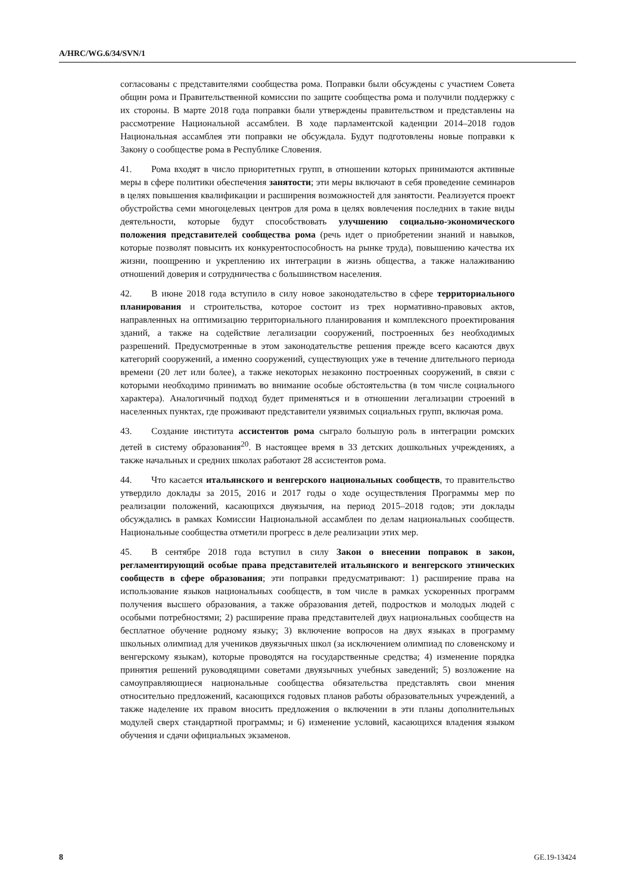A/HRC/WG.6/34/SVN/1
согласованы с представителями сообщества рома. Поправки были обсуждены с участием Совета общин рома и Правительственной комиссии по защите сообщества рома и получили поддержку с их стороны. В марте 2018 года поправки были утверждены правительством и представлены на рассмотрение Национальной ассамблеи. В ходе парламентской каденции 2014–2018 годов Национальная ассамблея эти поправки не обсуждала. Будут подготовлены новые поправки к Закону о сообществе рома в Республике Словения.
41. Рома входят в число приоритетных групп, в отношении которых принимаются активные меры в сфере политики обеспечения занятости; эти меры включают в себя проведение семинаров в целях повышения квалификации и расширения возможностей для занятости. Реализуется проект обустройства семи многоцелевых центров для рома в целях вовлечения последних в такие виды деятельности, которые будут способствовать улучшению социально-экономического положения представителей сообщества рома (речь идет о приобретении знаний и навыков, которые позволят повысить их конкурентоспособность на рынке труда), повышению качества их жизни, поощрению и укреплению их интеграции в жизнь общества, а также налаживанию отношений доверия и сотрудничества с большинством населения.
42. В июне 2018 года вступило в силу новое законодательство в сфере территориального планирования и строительства, которое состоит из трех нормативно-правовых актов, направленных на оптимизацию территориального планирования и комплексного проектирования зданий, а также на содействие легализации сооружений, построенных без необходимых разрешений. Предусмотренные в этом законодательстве решения прежде всего касаются двух категорий сооружений, а именно сооружений, существующих уже в течение длительного периода времени (20 лет или более), а также некоторых незаконно построенных сооружений, в связи с которыми необходимо принимать во внимание особые обстоятельства (в том числе социального характера). Аналогичный подход будет применяться и в отношении легализации строений в населенных пунктах, где проживают представители уязвимых социальных групп, включая рома.
43. Создание института ассистентов рома сыграло большую роль в интеграции ромских детей в систему образования<sup>20</sup>. В настоящее время в 33 детских дошкольных учреждениях, а также начальных и средних школах работают 28 ассистентов рома.
44. Что касается итальянского и венгерского национальных сообществ, то правительство утвердило доклады за 2015, 2016 и 2017 годы о ходе осуществления Программы мер по реализации положений, касающихся двуязычия, на период 2015–2018 годов; эти доклады обсуждались в рамках Комиссии Национальной ассамблеи по делам национальных сообществ. Национальные сообщества отметили прогресс в деле реализации этих мер.
45. В сентябре 2018 года вступил в силу Закон о внесении поправок в закон, регламентирующий особые права представителей итальянского и венгерского этнических сообществ в сфере образования; эти поправки предусматривают: 1) расширение права на использование языков национальных сообществ, в том числе в рамках ускоренных программ получения высшего образования, а также образования детей, подростков и молодых людей с особыми потребностями; 2) расширение права представителей двух национальных сообществ на бесплатное обучение родному языку; 3) включение вопросов на двух языках в программу школьных олимпиад для учеников двуязычных школ (за исключением олимпиад по словенскому и венгерскому языкам), которые проводятся на государственные средства; 4) изменение порядка принятия решений руководящими советами двуязычных учебных заведений; 5) возложение на самоуправляющиеся национальные сообщества обязательства представлять свои мнения относительно предложений, касающихся годовых планов работы образовательных учреждений, а также наделение их правом вносить предложения о включении в эти планы дополнительных модулей сверх стандартной программы; и 6) изменение условий, касающихся владения языком обучения и сдачи официальных экзаменов.
8 GE.19-13424